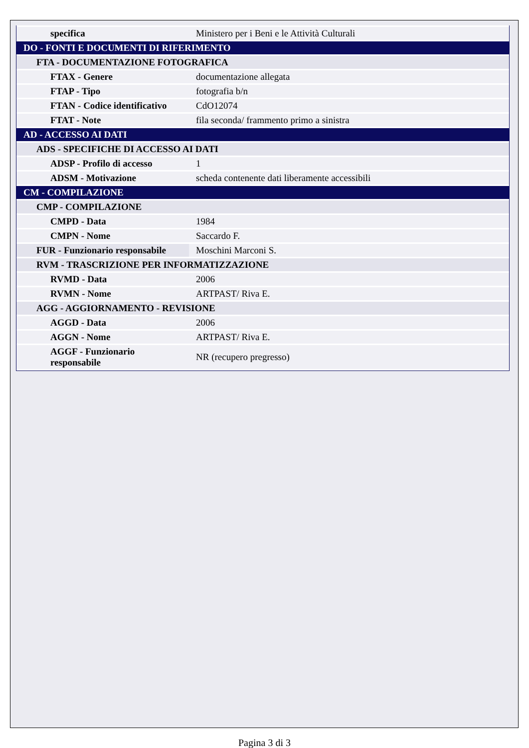| specifica | Ministero per i Beni e le Attività Culturali |
| DO - FONTI E DOCUMENTI DI RIFERIMENTO | |
| FTA - DOCUMENTAZIONE FOTOGRAFICA | |
| FTAX - Genere | documentazione allegata |
| FTAP - Tipo | fotografia b/n |
| FTAN - Codice identificativo | CdO12074 |
| FTAT - Note | fila seconda/ frammento primo a sinistra |
| AD - ACCESSO AI DATI | |
| ADS - SPECIFICHE DI ACCESSO AI DATI | |
| ADSP - Profilo di accesso | 1 |
| ADSM - Motivazione | scheda contenente dati liberamente accessibili |
| CM - COMPILAZIONE | |
| CMP - COMPILAZIONE | |
| CMPD - Data | 1984 |
| CMPN - Nome | Saccardo F. |
| FUR - Funzionario responsabile | Moschini Marconi S. |
| RVM - TRASCRIZIONE PER INFORMATIZZAZIONE | |
| RVMD - Data | 2006 |
| RVMN - Nome | ARTPAST/ Riva E. |
| AGG - AGGIORNAMENTO - REVISIONE | |
| AGGD - Data | 2006 |
| AGGN - Nome | ARTPAST/ Riva E. |
| AGGF - Funzionario responsabile | NR (recupero pregresso) |
Pagina 3 di 3